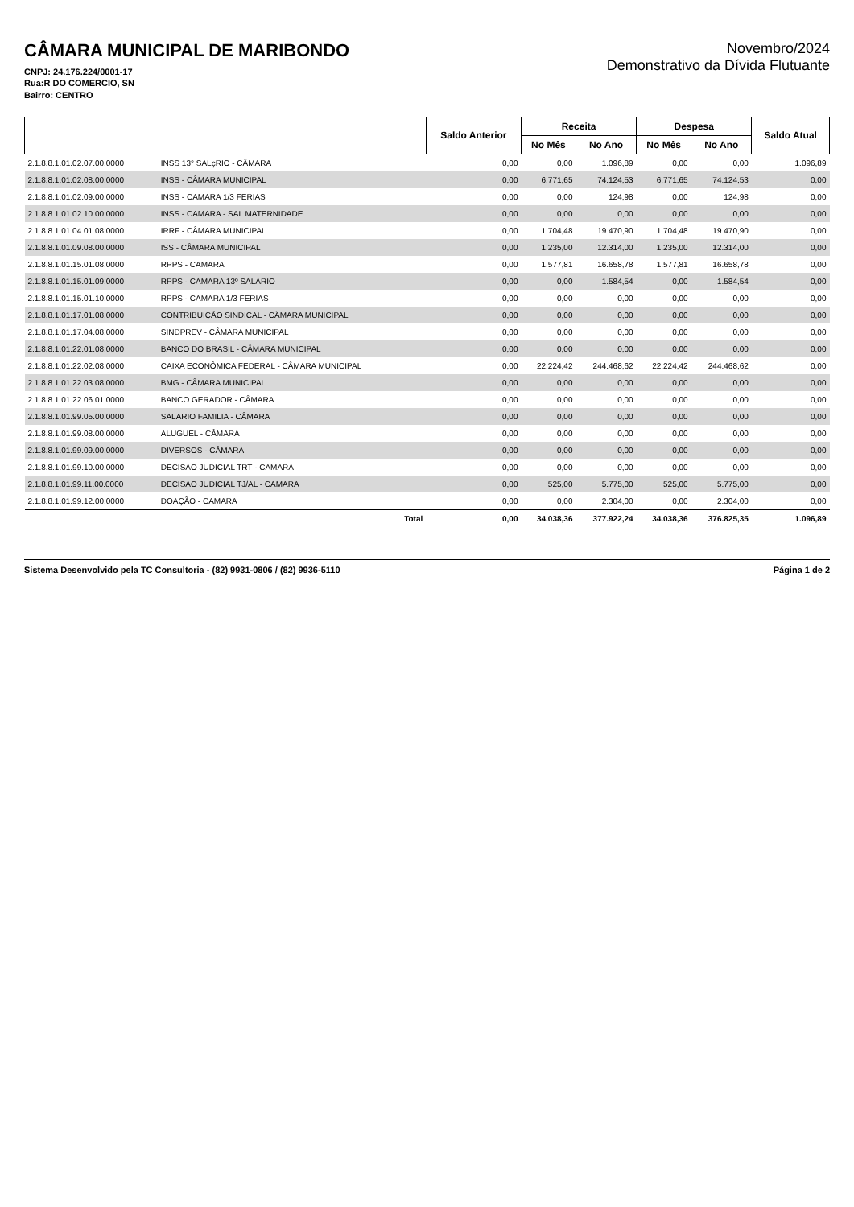CÂMARA MUNICIPAL DE MARIBONDO
CNPJ: 24.176.224/0001-17
Rua:R DO COMERCIO, SN
Bairro: CENTRO
Novembro/2024
Demonstrativo da Dívida Flutuante
| | | Saldo Anterior | Receita | | Despesa | | Saldo Atual |
| --- | --- | --- | --- | --- | --- | --- | --- |
| | | | No Mês | No Ano | No Mês | No Ano | |
| 2.1.8.8.1.01.02.07.00.0000 | INSS 13° SALçRIO - CÂMARA | 0,00 | 0,00 | 1.096,89 | 0,00 | 0,00 | 1.096,89 |
| 2.1.8.8.1.01.02.08.00.0000 | INSS - CÂMARA MUNICIPAL | 0,00 | 6.771,65 | 74.124,53 | 6.771,65 | 74.124,53 | 0,00 |
| 2.1.8.8.1.01.02.09.00.0000 | INSS - CAMARA 1/3 FERIAS | 0,00 | 0,00 | 124,98 | 0,00 | 124,98 | 0,00 |
| 2.1.8.8.1.01.02.10.00.0000 | INSS - CAMARA - SAL MATERNIDADE | 0,00 | 0,00 | 0,00 | 0,00 | 0,00 | 0,00 |
| 2.1.8.8.1.01.04.01.08.0000 | IRRF - CÂMARA MUNICIPAL | 0,00 | 1.704,48 | 19.470,90 | 1.704,48 | 19.470,90 | 0,00 |
| 2.1.8.8.1.01.09.08.00.0000 | ISS - CÂMARA MUNICIPAL | 0,00 | 1.235,00 | 12.314,00 | 1.235,00 | 12.314,00 | 0,00 |
| 2.1.8.8.1.01.15.01.08.0000 | RPPS - CAMARA | 0,00 | 1.577,81 | 16.658,78 | 1.577,81 | 16.658,78 | 0,00 |
| 2.1.8.8.1.01.15.01.09.0000 | RPPS - CAMARA 13º SALARIO | 0,00 | 0,00 | 1.584,54 | 0,00 | 1.584,54 | 0,00 |
| 2.1.8.8.1.01.15.01.10.0000 | RPPS - CAMARA 1/3 FERIAS | 0,00 | 0,00 | 0,00 | 0,00 | 0,00 | 0,00 |
| 2.1.8.8.1.01.17.01.08.0000 | CONTRIBUIÇÃO SINDICAL - CÂMARA MUNICIPAL | 0,00 | 0,00 | 0,00 | 0,00 | 0,00 | 0,00 |
| 2.1.8.8.1.01.17.04.08.0000 | SINDPREV - CÂMARA MUNICIPAL | 0,00 | 0,00 | 0,00 | 0,00 | 0,00 | 0,00 |
| 2.1.8.8.1.01.22.01.08.0000 | BANCO DO BRASIL - CÂMARA MUNICIPAL | 0,00 | 0,00 | 0,00 | 0,00 | 0,00 | 0,00 |
| 2.1.8.8.1.01.22.02.08.0000 | CAIXA ECONÔMICA FEDERAL - CÂMARA MUNICIPAL | 0,00 | 22.224,42 | 244.468,62 | 22.224,42 | 244.468,62 | 0,00 |
| 2.1.8.8.1.01.22.03.08.0000 | BMG - CÂMARA MUNICIPAL | 0,00 | 0,00 | 0,00 | 0,00 | 0,00 | 0,00 |
| 2.1.8.8.1.01.22.06.01.0000 | BANCO GERADOR - CÂMARA | 0,00 | 0,00 | 0,00 | 0,00 | 0,00 | 0,00 |
| 2.1.8.8.1.01.99.05.00.0000 | SALARIO FAMILIA - CÂMARA | 0,00 | 0,00 | 0,00 | 0,00 | 0,00 | 0,00 |
| 2.1.8.8.1.01.99.08.00.0000 | ALUGUEL - CÂMARA | 0,00 | 0,00 | 0,00 | 0,00 | 0,00 | 0,00 |
| 2.1.8.8.1.01.99.09.00.0000 | DIVERSOS - CÂMARA | 0,00 | 0,00 | 0,00 | 0,00 | 0,00 | 0,00 |
| 2.1.8.8.1.01.99.10.00.0000 | DECISAO JUDICIAL TRT - CAMARA | 0,00 | 0,00 | 0,00 | 0,00 | 0,00 | 0,00 |
| 2.1.8.8.1.01.99.11.00.0000 | DECISAO JUDICIAL TJ/AL - CAMARA | 0,00 | 525,00 | 5.775,00 | 525,00 | 5.775,00 | 0,00 |
| 2.1.8.8.1.01.99.12.00.0000 | DOAÇÃO - CAMARA | 0,00 | 0,00 | 2.304,00 | 0,00 | 2.304,00 | 0,00 |
| | Total | 0,00 | 34.038,36 | 377.922,24 | 34.038,36 | 376.825,35 | 1.096,89 |
Sistema Desenvolvido pela TC Consultoria - (82) 9931-0806 / (82) 9936-5110 Página 1 de 2